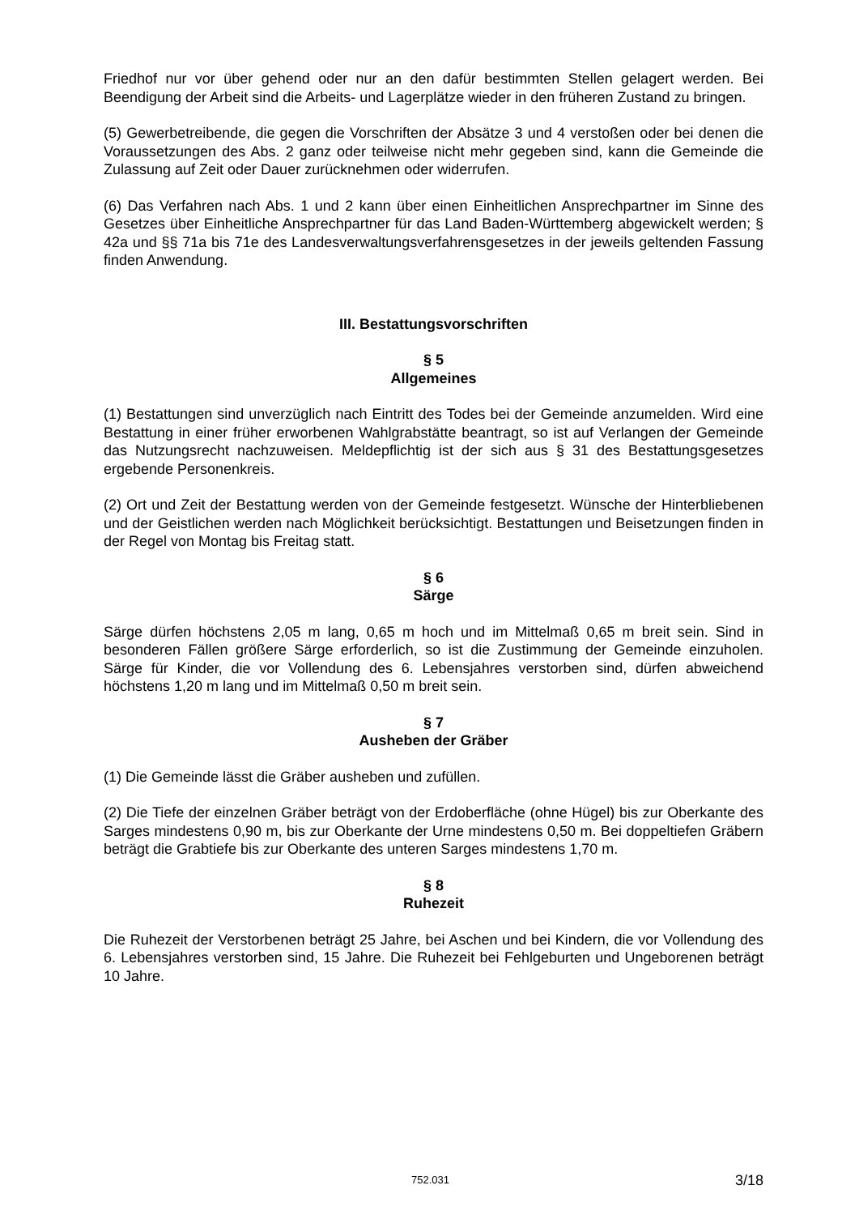Friedhof nur vor über gehend oder nur an den dafür bestimmten Stellen gelagert werden. Bei Beendigung der Arbeit sind die Arbeits- und Lagerplätze wieder in den früheren Zustand zu bringen.
(5) Gewerbetreibende, die gegen die Vorschriften der Absätze 3 und 4 verstoßen oder bei denen die Voraussetzungen des Abs. 2 ganz oder teilweise nicht mehr gegeben sind, kann die Gemeinde die Zulassung auf Zeit oder Dauer zurücknehmen oder widerrufen.
(6) Das Verfahren nach Abs. 1 und 2 kann über einen Einheitlichen Ansprechpartner im Sinne des Gesetzes über Einheitliche Ansprechpartner für das Land Baden-Württemberg abgewickelt werden; § 42a und §§ 71a bis 71e des Landesverwaltungsverfahrensgesetzes in der jeweils geltenden Fassung finden Anwendung.
III. Bestattungsvorschriften
§ 5
Allgemeines
(1) Bestattungen sind unverzüglich nach Eintritt des Todes bei der Gemeinde anzumelden. Wird eine Bestattung in einer früher erworbenen Wahlgrabstätte beantragt, so ist auf Verlangen der Gemeinde das Nutzungsrecht nachzuweisen. Meldepflichtig ist der sich aus § 31 des Bestattungsgesetzes ergebende Personenkreis.
(2) Ort und Zeit der Bestattung werden von der Gemeinde festgesetzt. Wünsche der Hinterbliebenen und der Geistlichen werden nach Möglichkeit berücksichtigt. Bestattungen und Beisetzungen finden in der Regel von Montag bis Freitag statt.
§ 6
Särge
Särge dürfen höchstens 2,05 m lang, 0,65 m hoch und im Mittelmaß 0,65 m breit sein. Sind in besonderen Fällen größere Särge erforderlich, so ist die Zustimmung der Gemeinde einzuholen. Särge für Kinder, die vor Vollendung des 6. Lebensjahres verstorben sind, dürfen abweichend höchstens 1,20 m lang und im Mittelmaß 0,50 m breit sein.
§ 7
Ausheben der Gräber
(1) Die Gemeinde lässt die Gräber ausheben und zufüllen.
(2) Die Tiefe der einzelnen Gräber beträgt von der Erdoberfläche (ohne Hügel) bis zur Oberkante des Sarges mindestens 0,90 m, bis zur Oberkante der Urne mindestens 0,50 m. Bei doppeltiefen Gräbern beträgt die Grabtiefe bis zur Oberkante des unteren Sarges mindestens 1,70 m.
§ 8
Ruhezeit
Die Ruhezeit der Verstorbenen beträgt 25 Jahre, bei Aschen und bei Kindern, die vor Vollendung des 6. Lebensjahres verstorben sind, 15 Jahre. Die Ruhezeit bei Fehlgeburten und Ungeborenen beträgt 10 Jahre.
752.031 3/18